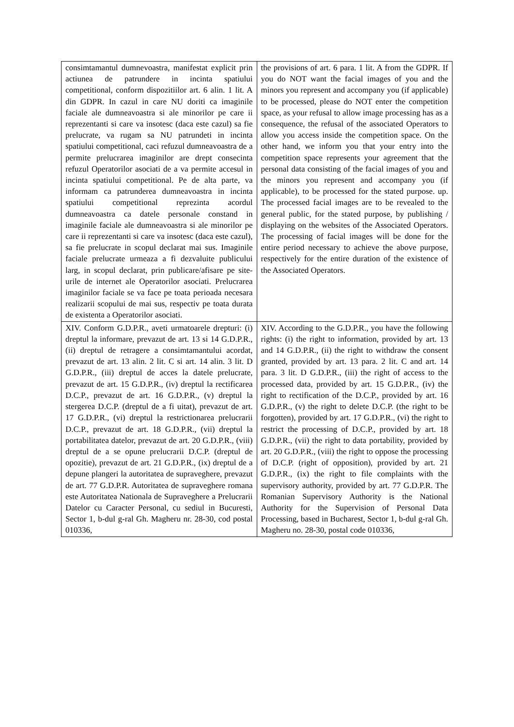| consimtamantul dumnevoastra, manifestat explicit prin actiunea de patrundere in incinta spatiului competitional, conform dispozitiilor art. 6 alin. 1 lit. A din GDPR. In cazul in care NU doriti ca imaginile faciale ale dumneavoastra si ale minorilor pe care ii reprezentanti si care va insotesc (daca este cazul) sa fie prelucrate, va rugam sa NU patrundeti in incinta spatiului competitional, caci refuzul dumneavoastra de a permite prelucrarea imaginilor are drept consecinta refuzul Operatorilor asociati de a va permite accesul in incinta spatiului competitional. Pe de alta parte, va informam ca patrunderea dumneavoastra in incinta spatiului competitional reprezinta acordul dumneavoastra ca datele personale constand in imaginile faciale ale dumneavoastra si ale minorilor pe care ii reprezentanti si care va insotesc (daca este cazul), sa fie prelucrate in scopul declarat mai sus. Imaginile faciale prelucrate urmeaza a fi dezvaluite publicului larg, in scopul declarat, prin publicare/afisare pe site-urile de internet ale Operatorilor asociati. Prelucrarea imaginilor faciale se va face pe toata perioada necesara realizarii scopului de mai sus, respectiv pe toata durata de existenta a Operatorilor asociati. | the provisions of art. 6 para. 1 lit. A from the GDPR. If you do NOT want the facial images of you and the minors you represent and accompany you (if applicable) to be processed, please do NOT enter the competition space, as your refusal to allow image processing has as a consequence, the refusal of the associated Operators to allow you access inside the competition space. On the other hand, we inform you that your entry into the competition space represents your agreement that the personal data consisting of the facial images of you and the minors you represent and accompany you (if applicable), to be processed for the stated purpose. up. The processed facial images are to be revealed to the general public, for the stated purpose, by publishing / displaying on the websites of the Associated Operators. The processing of facial images will be done for the entire period necessary to achieve the above purpose, respectively for the entire duration of the existence of the Associated Operators. |
| XIV. Conform G.D.P.R., aveti urmatoarele drepturi: (i) dreptul la informare, prevazut de art. 13 si 14 G.D.P.R., (ii) dreptul de retragere a consimtamantului acordat, prevazut de art. 13 alin. 2 lit. C si art. 14 alin. 3 lit. D G.D.P.R., (iii) dreptul de acces la datele prelucrate, prevazut de art. 15 G.D.P.R., (iv) dreptul la rectificarea D.C.P., prevazut de art. 16 G.D.P.R., (v) dreptul la stergerea D.C.P. (dreptul de a fi uitat), prevazut de art. 17 G.D.P.R., (vi) dreptul la restrictionarea prelucrarii D.C.P., prevazut de art. 18 G.D.P.R., (vii) dreptul la portabilitatea datelor, prevazut de art. 20 G.D.P.R., (viii) dreptul de a se opune prelucrarii D.C.P. (dreptul de opozitie), prevazut de art. 21 G.D.P.R., (ix) dreptul de a depune plangeri la autoritatea de supraveghere, prevazut de art. 77 G.D.P.R. Autoritatea de supraveghere romana este Autoritatea Nationala de Supraveghere a Prelucrarii Datelor cu Caracter Personal, cu sediul in Bucuresti, Sector 1, b-dul g-ral Gh. Magheru nr. 28-30, cod postal 010336, | XIV. According to the G.D.P.R., you have the following rights: (i) the right to information, provided by art. 13 and 14 G.D.P.R., (ii) the right to withdraw the consent granted, provided by art. 13 para. 2 lit. C and art. 14 para. 3 lit. D G.D.P.R., (iii) the right of access to the processed data, provided by art. 15 G.D.P.R., (iv) the right to rectification of the D.C.P., provided by art. 16 G.D.P.R., (v) the right to delete D.C.P. (the right to be forgotten), provided by art. 17 G.D.P.R., (vi) the right to restrict the processing of D.C.P., provided by art. 18 G.D.P.R., (vii) the right to data portability, provided by art. 20 G.D.P.R., (viii) the right to oppose the processing of D.C.P. (right of opposition), provided by art. 21 G.D.P.R., (ix) the right to file complaints with the supervisory authority, provided by art. 77 G.D.P.R. The Romanian Supervisory Authority is the National Authority for the Supervision of Personal Data Processing, based in Bucharest, Sector 1, b-dul g-ral Gh. Magheru no. 28-30, postal code 010336, |